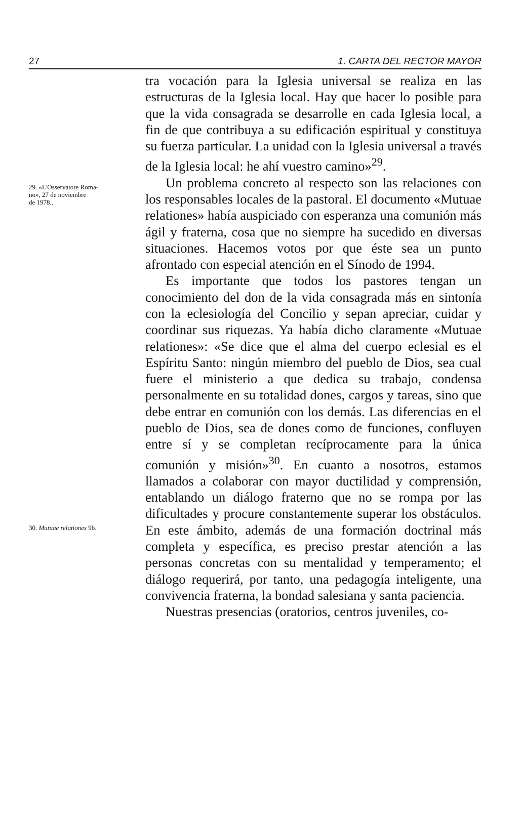27 1. CARTA DEL RECTOR MAYOR
29. «L'Osservatore Roma-
no», 27 de noviembre
de 1978..
30. Mutuae relationes 9b.
tra vocación para la Iglesia universal se realiza en las estructuras de la Iglesia local. Hay que hacer lo posible para que la vida consagrada se desarrolle en cada Iglesia local, a fin de que contribuya a su edificación espiritual y constituya su fuerza particular. La unidad con la Iglesia universal a través de la Iglesia local: he ahí vuestro camino»<sup>29</sup>.
Un problema concreto al respecto son las relaciones con los responsables locales de la pastoral. El documento «Mutuae relationes» había auspiciado con esperanza una comunión más ágil y fraterna, cosa que no siempre ha sucedido en diversas situaciones. Hacemos votos por que éste sea un punto afrontado con especial atención en el Sínodo de 1994.
Es importante que todos los pastores tengan un conocimiento del don de la vida consagrada más en sintonía con la eclesiología del Concilio y sepan apreciar, cuidar y coordinar sus riquezas. Ya había dicho claramente «Mutuae relationes»: «Se dice que el alma del cuerpo eclesial es el Espíritu Santo: ningún miembro del pueblo de Dios, sea cual fuere el ministerio a que dedica su trabajo, condensa personalmente en su totalidad dones, cargos y tareas, sino que debe entrar en comunión con los demás. Las diferencias en el pueblo de Dios, sea de dones como de funciones, confluyen entre sí y se completan recíprocamente para la única comunión y misión»<sup>30</sup>. En cuanto a nosotros, estamos llamados a colaborar con mayor ductilidad y comprensión, entablando un diálogo fraterno que no se rompa por las dificultades y procure constantemente superar los obstáculos. En este ámbito, además de una formación doctrinal más completa y específica, es preciso prestar atención a las personas concretas con su mentalidad y temperamento; el diálogo requerirá, por tanto, una pedagogía inteligente, una convivencia fraterna, la bondad salesiana y santa paciencia.
Nuestras presencias (oratorios, centros juveniles, co-